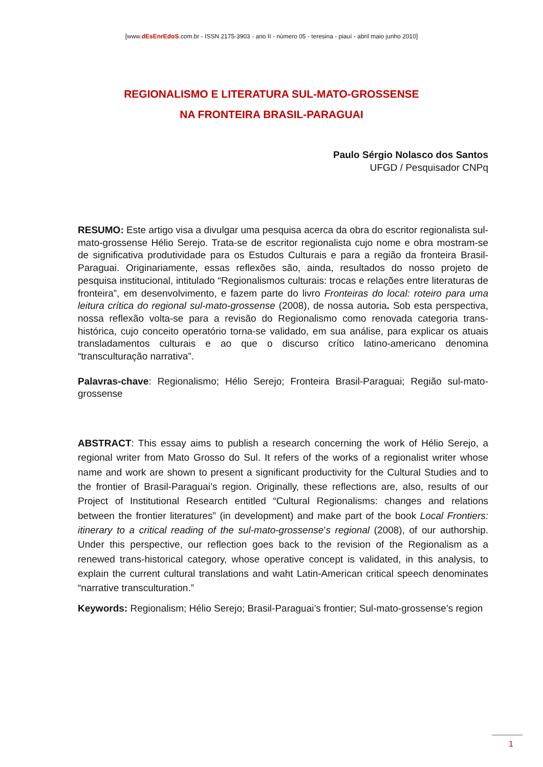[www.dEsEnrEdoS.com.br - ISSN 2175-3903 - ano II - número 05 - teresina - piauí - abril maio junho 2010]
REGIONALISMO E LITERATURA SUL-MATO-GROSSENSE
NA FRONTEIRA BRASIL-PARAGUAI
Paulo Sérgio Nolasco dos Santos
UFGD / Pesquisador CNPq
RESUMO: Este artigo visa a divulgar uma pesquisa acerca da obra do escritor regionalista sul-mato-grossense Hélio Serejo. Trata-se de escritor regionalista cujo nome e obra mostram-se de significativa produtividade para os Estudos Culturais e para a região da fronteira Brasil-Paraguai. Originariamente, essas reflexões são, ainda, resultados do nosso projeto de pesquisa institucional, intitulado “Regionalismos culturais: trocas e relações entre literaturas de fronteira”, em desenvolvimento, e fazem parte do livro Fronteiras do local: roteiro para uma leitura crítica do regional sul-mato-grossense (2008), de nossa autoria. Sob esta perspectiva, nossa reflexão volta-se para a revisão do Regionalismo como renovada categoria trans-histórica, cujo conceito operatório torna-se validado, em sua análise, para explicar os atuais transladamentos culturais e ao que o discurso crítico latino-americano denomina “transculturação narrativa”.
Palavras-chave: Regionalismo; Hélio Serejo; Fronteira Brasil-Paraguai; Região sul-mato-grossense
ABSTRACT: This essay aims to publish a research concerning the work of Hélio Serejo, a regional writer from Mato Grosso do Sul. It refers of the works of a regionalist writer whose name and work are shown to present a significant productivity for the Cultural Studies and to the frontier of Brasil-Paraguai’s region. Originally, these reflections are, also, results of our Project of Institutional Research entitled “Cultural Regionalisms: changes and relations between the frontier literatures” (in development) and make part of the book Local Frontiers: itinerary to a critical reading of the sul-mato-grossense’s regional (2008), of our authorship. Under this perspective, our reflection goes back to the revision of the Regionalism as a renewed trans-historical category, whose operative concept is validated, in this analysis, to explain the current cultural translations and waht Latin-American critical speech denominates “narrative transculturation.”
Keywords: Regionalism; Hélio Serejo; Brasil-Paraguai’s frontier; Sul-mato-grossense’s region
1